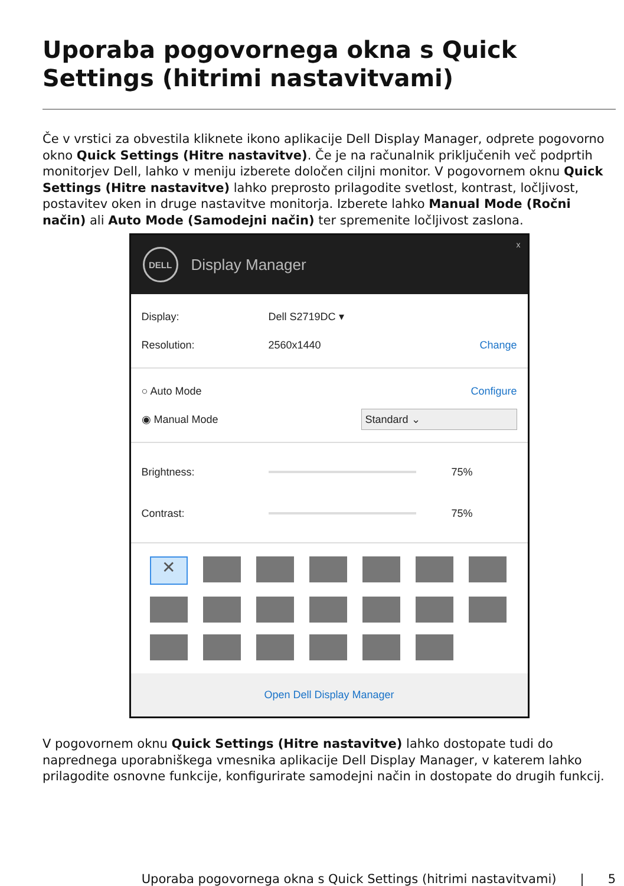Uporaba pogovornega okna s Quick Settings (hitrimi nastavitvami)
Če v vrstici za obvestila kliknete ikono aplikacije Dell Display Manager, odprete pogovorno okno Quick Settings (Hitre nastavitve). Če je na računalnik priključenih več podprtih monitorjev Dell, lahko v meniju izberete določen ciljni monitor. V pogovornem oknu Quick Settings (Hitre nastavitve) lahko preprosto prilagodite svetlost, kontrast, ločljivost, postavitev oken in druge nastavitve monitorja. Izberete lahko Manual Mode (Ročni način) ali Auto Mode (Samodejni način) ter spremenite ločljivost zaslona.
DELL
Display Manager
x
Display: Dell S2719DC ▾
Resolution: 2560x1440 Change
○ Auto Mode Configure
◉ Manual Mode Standard ⌄
Brightness: 75%
Contrast: 75%
✕
Open Dell Display Manager
V pogovornem oknu Quick Settings (Hitre nastavitve) lahko dostopate tudi do naprednega uporabniškega vmesnika aplikacije Dell Display Manager, v katerem lahko prilagodite osnovne funkcije, konfigurirate samodejni način in dostopate do drugih funkcij.
Uporaba pogovornega okna s Quick Settings (hitrimi nastavitvami) | 5